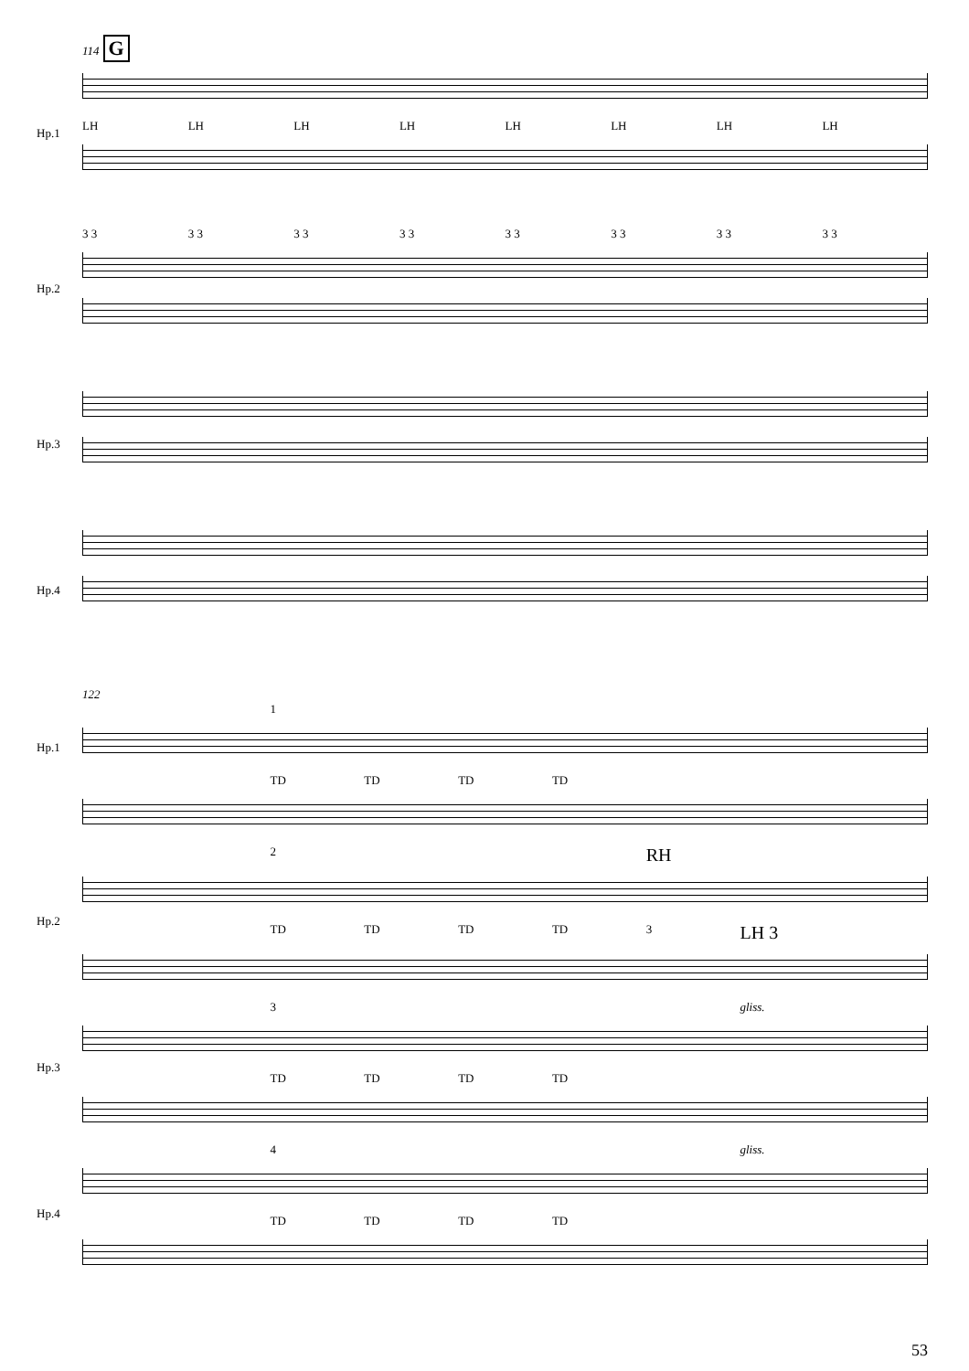114 G
Hp.1
LH LH LH LH LH LH LH LH
Hp.2
3 3 3 3 3 3 3 3 3 3 3 3 3 3 3 3
Hp.3
Hp.4
122
1
Hp.1
TD TD TD TD
2 RH
Hp.2
TD TD TD TD 3 LH 3
3 gliss.
Hp.3
TD TD TD TD
4 gliss.
Hp.4
TD TD TD TD
53